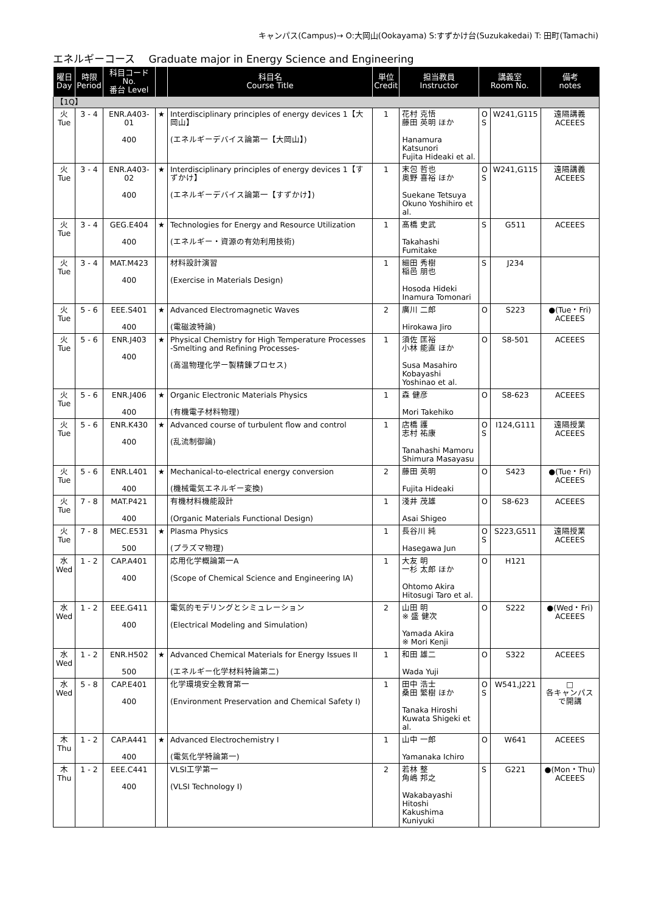キャンパス(Campus)→ O:大岡山(Ookayama) S:すずかけ台(Suzukakedai) T: 田町(Tamachi)
エネルギーコース　 Graduate major in Energy Science and Engineering
| 曜日 Day | 時限 Period | 科目コード No. 番台 Level | | 科目名 Course Title | 単位 Credit | 担当教員 Instructor | 講義室 Room No. | | 備考 notes |
| --- | --- | --- | --- | --- | --- | --- | --- | --- | --- |
| 【1Q】 | | | | | | | | | |
| 火 Tue | 3 - 4 | ENR.A403-01 400 | ★ | Interdisciplinary principles of energy devices 1【大岡山】 (エネルギーデバイス論第一【大岡山】) | 1 | 花村 克悟 藤田 英明 ほか Hanamura Katsunori Fujita Hideaki et al. | O S | W241,G115 | 遠隔講義 ACEEES |
| 火 Tue | 3 - 4 | ENR.A403-02 400 | ★ | Interdisciplinary principles of energy devices 1【すずかけ】 (エネルギーデバイス論第一【すずかけ】) | 1 | 末包 哲也 奥野 喜裕 ほか Suekane Tetsuya Okuno Yoshihiro et al. | O S | W241,G115 | 遠隔講義 ACEEES |
| 火 Tue | 3 - 4 | GEG.E404 400 | ★ | Technologies for Energy and Resource Utilization (エネルギー・資源の有効利用技術) | 1 | 髙橋 史武 Takahashi Fumitake | S | G511 | ACEEES |
| 火 Tue | 3 - 4 | MAT.M423 400 | | 材料設計演習 (Exercise in Materials Design) | 1 | 細田 秀樹 稲邑 朋也 Hosoda Hideki Inamura Tomonari | S | J234 | |
| 火 Tue | 5 - 6 | EEE.S401 400 | ★ | Advanced Electromagnetic Waves (電磁波特論) | 2 | 廣川 二郎 Hirokawa Jiro | O | S223 | ●(Tue・Fri) ACEEES |
| 火 Tue | 5 - 6 | ENR.J403 400 | ★ | Physical Chemistry for High Temperature Processes -Smelting and Refining Processes- (高温物理化学ー製精錬プロセス) | 1 | 須佐 匡裕 小林 能直 ほか Susa Masahiro Kobayashi Yoshinao et al. | O | S8-501 | ACEEES |
| 火 Tue | 5 - 6 | ENR.J406 400 | ★ | Organic Electronic Materials Physics (有機電子材料物理) | 1 | 森 健彦 Mori Takehiko | O | S8-623 | ACEEES |
| 火 Tue | 5 - 6 | ENR.K430 400 | ★ | Advanced course of turbulent flow and control (乱流制御論) | 1 | 店橋 護 志村 祐康 Tanahashi Mamoru Shimura Masayasu | O S | I124,G111 | 遠隔授業 ACEEES |
| 火 Tue | 5 - 6 | ENR.L401 400 | ★ | Mechanical-to-electrical energy conversion (機械電気エネルギー変換) | 2 | 藤田 英明 Fujita Hideaki | O | S423 | ●(Tue・Fri) ACEEES |
| 火 Tue | 7 - 8 | MAT.P421 400 | | 有機材料機能設計 (Organic Materials Functional Design) | 1 | 淺井 茂雄 Asai Shigeo | O | S8-623 | ACEEES |
| 火 Tue | 7 - 8 | MEC.E531 500 | ★ | Plasma Physics (プラズマ物理) | 1 | 長谷川 純 Hasegawa Jun | O S | S223,G511 | 遠隔授業 ACEEES |
| 水 Wed | 1 - 2 | CAP.A401 400 | | 応用化学概論第一A (Scope of Chemical Science and Engineering IA) | 1 | 大友 明 一杉 太郎 ほか Ohtomo Akira Hitosugi Taro et al. | O | H121 | |
| 水 Wed | 1 - 2 | EEE.G411 400 | | 電気的モデリングとシミュレーション (Electrical Modeling and Simulation) | 2 | 山田 明 ※ 盛 健次 Yamada Akira ※ Mori Kenji | O | S222 | ●(Wed・Fri) ACEEES |
| 水 Wed | 1 - 2 | ENR.H502 500 | ★ | Advanced Chemical Materials for Energy Issues II (エネルギー化学材料特論第二) | 1 | 和田 雄二 Wada Yuji | O | S322 | ACEEES |
| 水 Wed | 5 - 8 | CAP.E401 400 | | 化学環境安全教育第一 (Environment Preservation and Chemical Safety I) | 1 | 田中 浩士 桑田 繁樹 ほか Tanaka Hiroshi Kuwata Shigeki et al. | O S | W541,J221 | □ 各キャンパスで開講 |
| 木 Thu | 1 - 2 | CAP.A441 400 | ★ | Advanced Electrochemistry I (電気化学特論第一) | 1 | 山中 一郎 Yamanaka Ichiro | O | W641 | ACEEES |
| 木 Thu | 1 - 2 | EEE.C441 400 | | VLSI工学第一 (VLSI Technology I) | 2 | 若林 整 角嶋 邦之 Wakabayashi Hitoshi Kakushima Kuniyuki | S | G221 | ●(Mon・Thu) ACEEES |